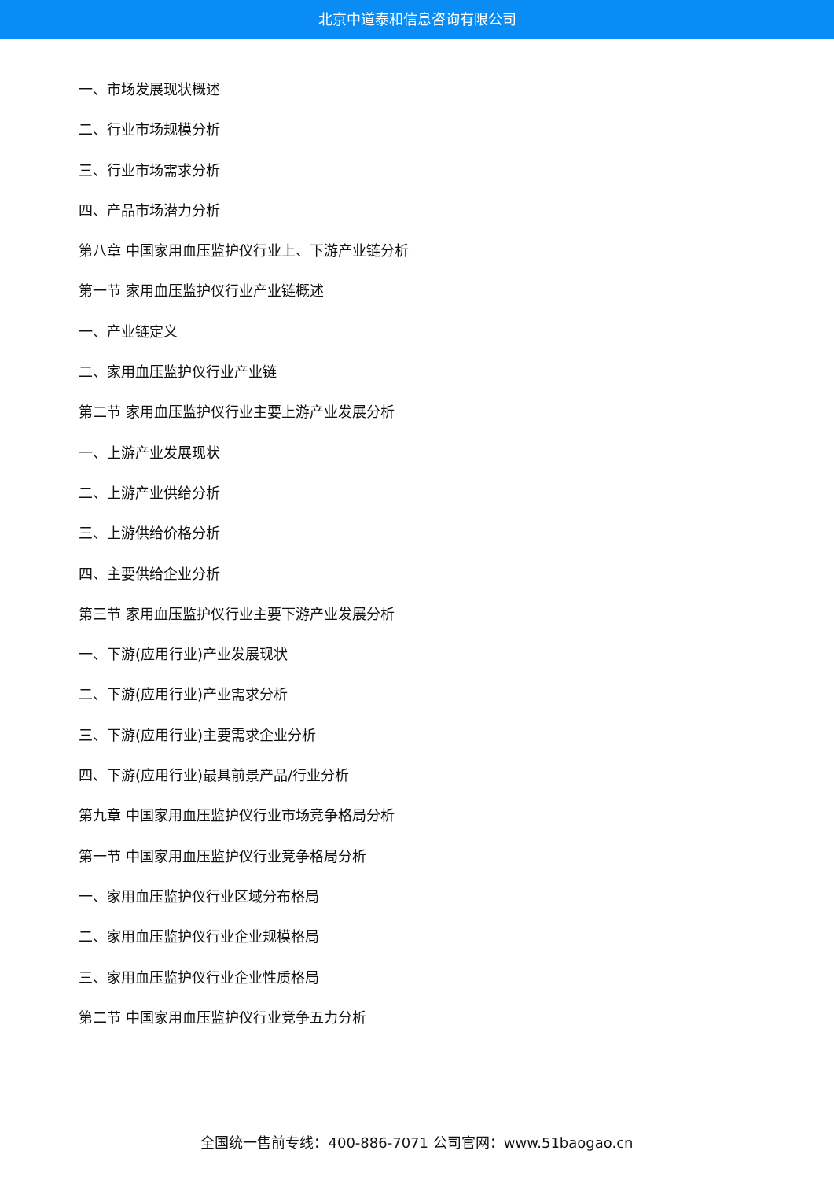北京中道泰和信息咨询有限公司
一、市场发展现状概述
二、行业市场规模分析
三、行业市场需求分析
四、产品市场潜力分析
第八章 中国家用血压监护仪行业上、下游产业链分析
第一节 家用血压监护仪行业产业链概述
一、产业链定义
二、家用血压监护仪行业产业链
第二节 家用血压监护仪行业主要上游产业发展分析
一、上游产业发展现状
二、上游产业供给分析
三、上游供给价格分析
四、主要供给企业分析
第三节 家用血压监护仪行业主要下游产业发展分析
一、下游(应用行业)产业发展现状
二、下游(应用行业)产业需求分析
三、下游(应用行业)主要需求企业分析
四、下游(应用行业)最具前景产品/行业分析
第九章 中国家用血压监护仪行业市场竞争格局分析
第一节 中国家用血压监护仪行业竞争格局分析
一、家用血压监护仪行业区域分布格局
二、家用血压监护仪行业企业规模格局
三、家用血压监护仪行业企业性质格局
第二节 中国家用血压监护仪行业竞争五力分析
全国统一售前专线：400-886-7071 公司官网：www.51baogao.cn